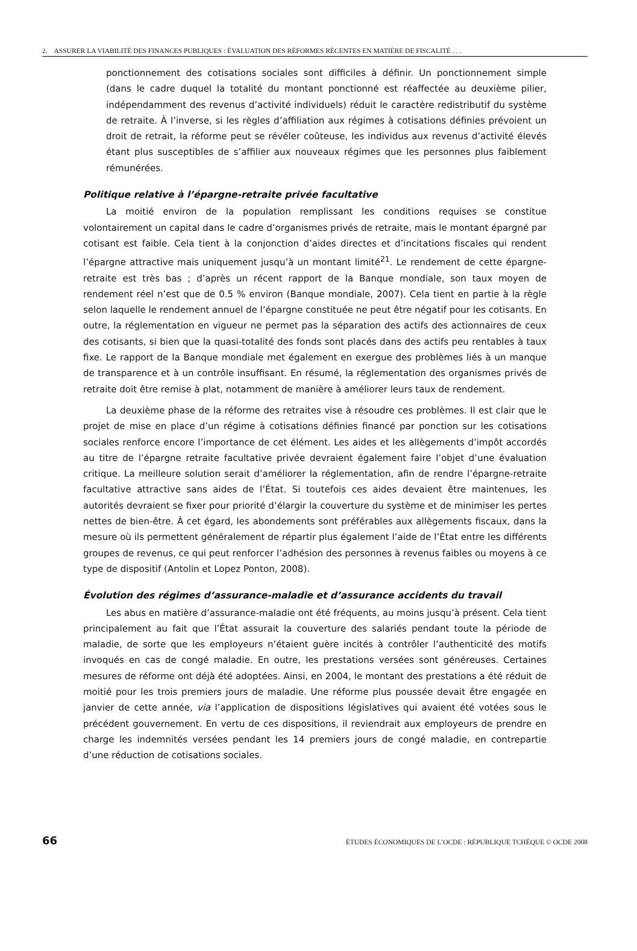2. ASSURER LA VIABILITÉ DES FINANCES PUBLIQUES : ÉVALUATION DES RÉFORMES RÉCENTES EN MATIÈRE DE FISCALITÉ . . .
ponctionnement des cotisations sociales sont difficiles à définir. Un ponctionnement simple (dans le cadre duquel la totalité du montant ponctionné est réaffectée au deuxième pilier, indépendamment des revenus d’activité individuels) réduit le caractère redistributif du système de retraite. À l’inverse, si les règles d’affiliation aux régimes à cotisations définies prévoient un droit de retrait, la réforme peut se révéler coûteuse, les individus aux revenus d’activité élevés étant plus susceptibles de s’affilier aux nouveaux régimes que les personnes plus faiblement rémunérées.
Politique relative à l’épargne-retraite privée facultative
La moitié environ de la population remplissant les conditions requises se constitue volontairement un capital dans le cadre d’organismes privés de retraite, mais le montant épargné par cotisant est faible. Cela tient à la conjonction d’aides directes et d’incitations fiscales qui rendent l’épargne attractive mais uniquement jusqu’à un montant limité<sup>21</sup>. Le rendement de cette épargne-retraite est très bas ; d’après un récent rapport de la Banque mondiale, son taux moyen de rendement réel n’est que de 0.5 % environ (Banque mondiale, 2007). Cela tient en partie à la règle selon laquelle le rendement annuel de l’épargne constituée ne peut être négatif pour les cotisants. En outre, la réglementation en vigueur ne permet pas la séparation des actifs des actionnaires de ceux des cotisants, si bien que la quasi-totalité des fonds sont placés dans des actifs peu rentables à taux fixe. Le rapport de la Banque mondiale met également en exergue des problèmes liés à un manque de transparence et à un contrôle insuffisant. En résumé, la réglementation des organismes privés de retraite doit être remise à plat, notamment de manière à améliorer leurs taux de rendement.
La deuxième phase de la réforme des retraites vise à résoudre ces problèmes. Il est clair que le projet de mise en place d’un régime à cotisations définies financé par ponction sur les cotisations sociales renforce encore l’importance de cet élément. Les aides et les allègements d’impôt accordés au titre de l’épargne retraite facultative privée devraient également faire l’objet d’une évaluation critique. La meilleure solution serait d’améliorer la réglementation, afin de rendre l’épargne-retraite facultative attractive sans aides de l’État. Si toutefois ces aides devaient être maintenues, les autorités devraient se fixer pour priorité d’élargir la couverture du système et de minimiser les pertes nettes de bien-être. À cet égard, les abondements sont préférables aux allègements fiscaux, dans la mesure où ils permettent généralement de répartir plus également l’aide de l’État entre les différents groupes de revenus, ce qui peut renforcer l’adhésion des personnes à revenus faibles ou moyens à ce type de dispositif (Antolin et Lopez Ponton, 2008).
Évolution des régimes d’assurance-maladie et d’assurance accidents du travail
Les abus en matière d’assurance-maladie ont été fréquents, au moins jusqu’à présent. Cela tient principalement au fait que l’État assurait la couverture des salariés pendant toute la période de maladie, de sorte que les employeurs n’étaient guère incités à contrôler l’authenticité des motifs invoqués en cas de congé maladie. En outre, les prestations versées sont généreuses. Certaines mesures de réforme ont déjà été adoptées. Ainsi, en 2004, le montant des prestations a été réduit de moitié pour les trois premiers jours de maladie. Une réforme plus poussée devait être engagée en janvier de cette année, via l’application de dispositions législatives qui avaient été votées sous le précédent gouvernement. En vertu de ces dispositions, il reviendrait aux employeurs de prendre en charge les indemnités versées pendant les 14 premiers jours de congé maladie, en contrepartie d’une réduction de cotisations sociales.
66 ÉTUDES ÉCONOMIQUES DE L’OCDE : RÉPUBLIQUE TCHÈQUE © OCDE 2008